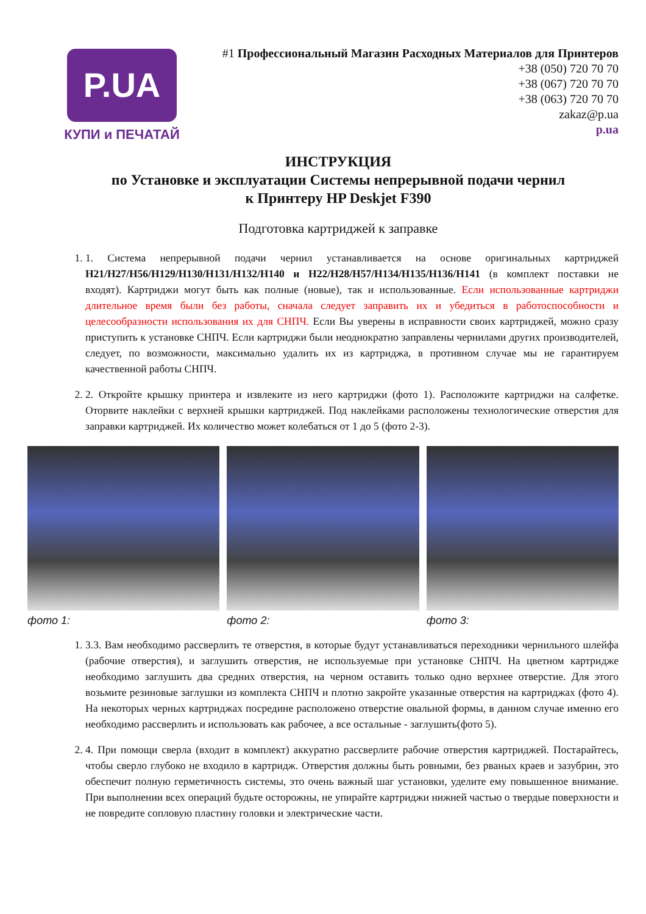P.UA
КУПИ и ПЕЧАТАЙ
#1 Профессиональный Магазин Расходных Материалов для Принтеров
+38 (050) 720 70 70
+38 (067) 720 70 70
+38 (063) 720 70 70
zakaz@p.ua
p.ua
ИНСТРУКЦИЯ
по Установке и эксплуатации Системы непрерывной подачи чернил
к Принтеру HP Deskjet F390
Подготовка картриджей к заправке
1. 1. Система непрерывной подачи чернил устанавливается на основе оригинальных картриджей H21/H27/H56/H129/H130/H131/H132/H140 и H22/H28/H57/H134/H135/H136/H141 (в комплект поставки не входят). Картриджи могут быть как полные (новые), так и использованные. Если использованные картриджи длительное время были без работы, сначала следует заправить их и убедиться в работоспособности и целесообразности использования их для СНПЧ. Если Вы уверены в исправности своих картриджей, можно сразу приступить к установке СНПЧ. Если картриджи были неоднократно заправлены чернилами других производителей, следует, по возможности, максимально удалить их из картриджа, в противном случае мы не гарантируем качественной работы СНПЧ.
2. 2. Откройте крышку принтера и извлеките из него картриджи (фото 1). Расположите картриджи на салфетке. Оторвите наклейки с верхней крышки картриджей. Под наклейками расположены технологические отверстия для заправки картриджей. Их количество может колебаться от 1 до 5 (фото 2-3).
фото 1: фото 2: фото 3:
1. 3.3. Вам необходимо рассверлить те отверстия, в которые будут устанавливаться переходники чернильного шлейфа (рабочие отверстия), и заглушить отверстия, не используемые при установке СНПЧ. На цветном картридже необходимо заглушить два средних отверстия, на черном оставить только одно верхнее отверстие. Для этого возьмите резиновые заглушки из комплекта СНПЧ и плотно закройте указанные отверстия на картриджах (фото 4). На некоторых черных картриджах посредине расположено отверстие овальной формы, в данном случае именно его необходимо рассверлить и использовать как рабочее, а все остальные - заглушить(фото 5).
2. 4. При помощи сверла (входит в комплект) аккуратно рассверлите рабочие отверстия картриджей. Постарайтесь, чтобы сверло глубоко не входило в картридж. Отверстия должны быть ровными, без рваных краев и зазубрин, это обеспечит полную герметичность системы, это очень важный шаг установки, уделите ему повышенное внимание. При выполнении всех операций будьте осторожны, не упирайте картриджи нижней частью о твердые поверхности и не повредите сопловую пластину головки и электрические части.